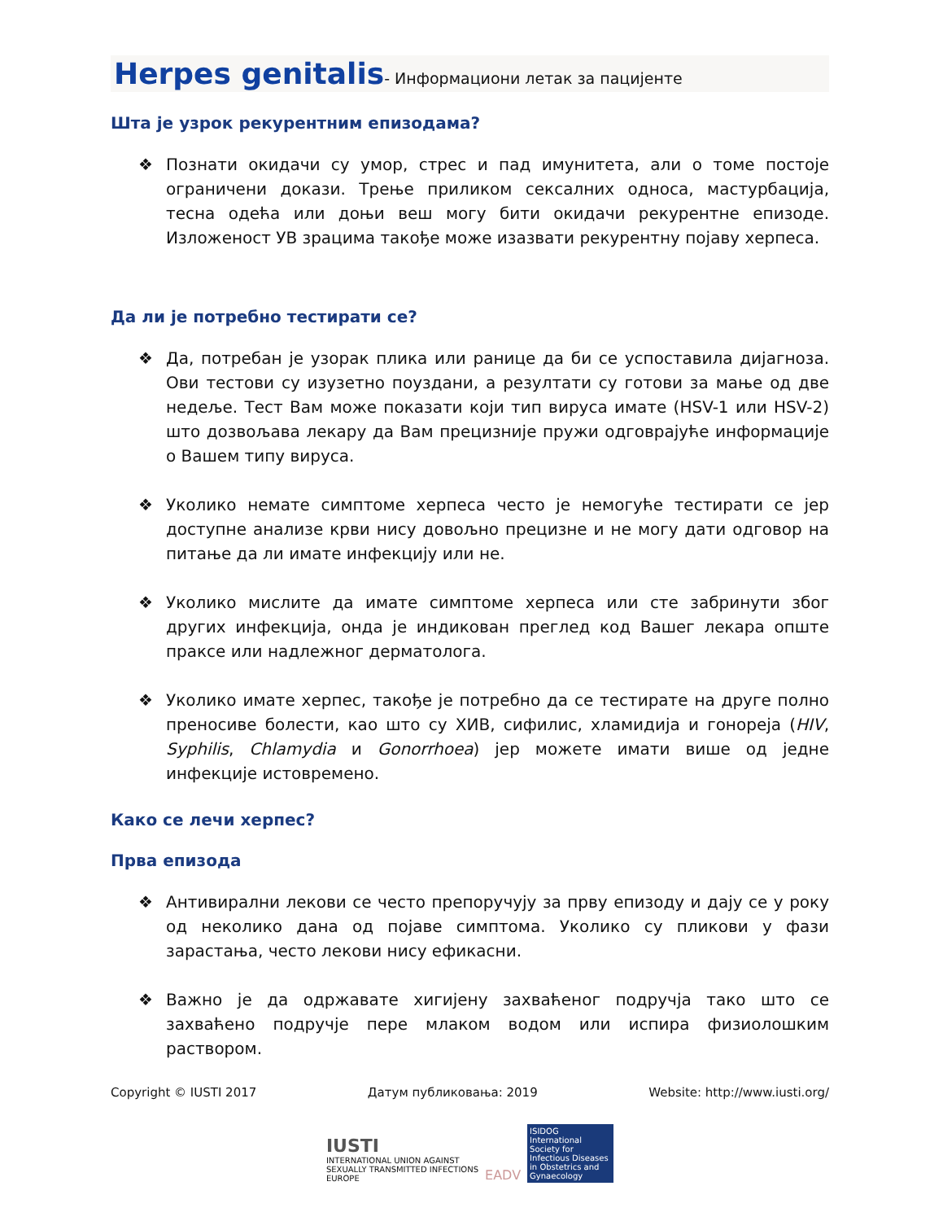Herpes genitalis- Информациони летак за пацијенте
Шта је узрок рекурентним епизодама?
❖ Познати окидачи су умор, стрес и пад имунитета, али о томе постоје ограничени докази. Трење приликом сексалних односа, мастурбација, тесна одећа или доњи веш могу бити окидачи рекурентне епизоде. Изложеност УВ зрацима такође може изазвати рекурентну појаву херпеса.
Да ли је потребно тестирати се?
❖ Да, потребан је узорак плика или ранице да би се успоставила дијагноза. Ови тестови су изузетно поуздани, а резултати су готови за мање од две недеље. Тест Вам може показати који тип вируса имате (HSV-1 или HSV-2) што дозвољава лекару да Вам прецизније пружи одговрајуће информације о Вашем типу вируса.
❖ Уколико немате симптоме херпеса често је немогуће тестирати се јер доступне анализе крви нису довољно прецизне и не могу дати одговор на питање да ли имате инфекцију или не.
❖ Уколико мислите да имате симптоме херпеса или сте забринути због других инфекција, онда је индикован преглед код Вашег лекара опште праксе или надлежног дерматолога.
❖ Уколико имате херпес, такође је потребно да се тестирате на друге полно преносиве болести, као што су ХИВ, сифилис, хламидија и гонореја (HIV, Syphilis, Chlamydia и Gonorrhoea) јер можете имати више од једне инфекције истовремено.
Како се лечи херпес?
Прва епизода
❖ Антивирални лекови се често препоручују за прву епизоду и дају се у року од неколико дана од појаве симптома. Уколико су пликови у фази зарастања, често лекови нису ефикасни.
❖ Важно је да одржавате хигијену захваћеног подручја тако што се захваћено подручје пере млаком водом или испира физиолошким раствором.
Copyright © IUSTI 2017 Датум публиковања: 2019 Website: http://www.iusti.org/
IUSTI
INTERNATIONAL UNION AGAINST
SEXUALLY TRANSMITTED INFECTIONS
EUROPE
EADV
ISIDOG
International Society for Infectious Diseases in Obstetrics and Gynaecology